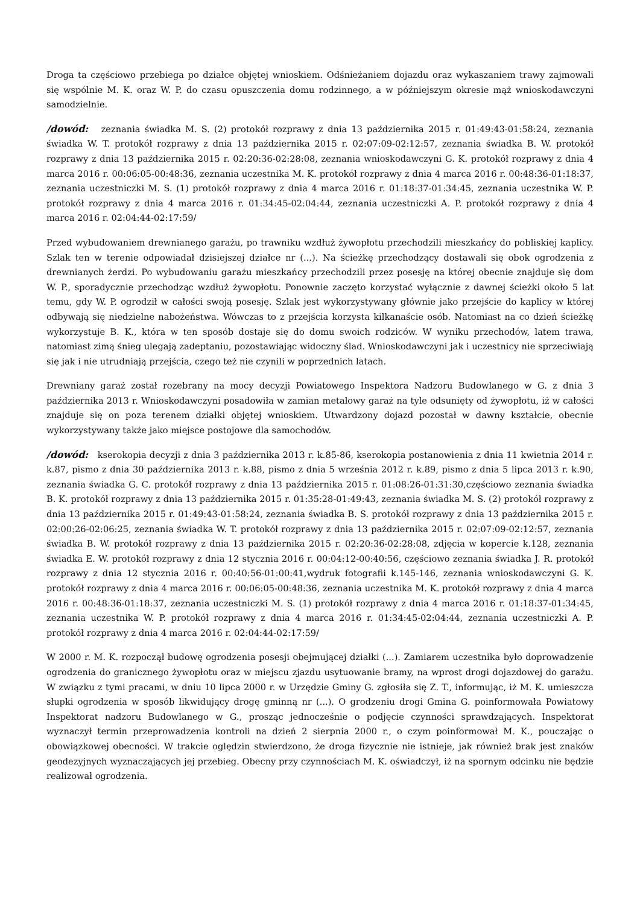Droga ta częściowo przebiega po działce objętej wnioskiem. Odśnieżaniem dojazdu oraz wykaszaniem trawy zajmowali się wspólnie M. K. oraz W. P. do czasu opuszczenia domu rodzinnego, a w późniejszym okresie mąż wnioskodawczyni samodzielnie.
/dowód: zeznania świadka M. S. (2) protokół rozprawy z dnia 13 października 2015 r. 01:49:43-01:58:24, zeznania świadka W. T. protokół rozprawy z dnia 13 października 2015 r. 02:07:09-02:12:57, zeznania świadka B. W. protokół rozprawy z dnia 13 października 2015 r. 02:20:36-02:28:08, zeznania wnioskodawczyni G. K. protokół rozprawy z dnia 4 marca 2016 r. 00:06:05-00:48:36, zeznania uczestnika M. K. protokół rozprawy z dnia 4 marca 2016 r. 00:48:36-01:18:37, zeznania uczestniczki M. S. (1) protokół rozprawy z dnia 4 marca 2016 r. 01:18:37-01:34:45, zeznania uczestnika W. P. protokół rozprawy z dnia 4 marca 2016 r. 01:34:45-02:04:44, zeznania uczestniczki A. P. protokół rozprawy z dnia 4 marca 2016 r. 02:04:44-02:17:59/
Przed wybudowaniem drewnianego garażu, po trawniku wzdłuż żywopłotu przechodzili mieszkańcy do pobliskiej kaplicy. Szlak ten w terenie odpowiadał dzisiejszej działce nr (...). Na ścieżkę przechodzący dostawali się obok ogrodzenia z drewnianych żerdzi. Po wybudowaniu garażu mieszkańcy przechodzili przez posesję na której obecnie znajduje się dom W. P., sporadycznie przechodząc wzdłuż żywopłotu. Ponownie zaczęto korzystać wyłącznie z dawnej ścieżki około 5 lat temu, gdy W. P. ogrodził w całości swoją posesję. Szlak jest wykorzystywany głównie jako przejście do kaplicy w której odbywają się niedzielne nabożeństwa. Wówczas to z przejścia korzysta kilkanaście osób. Natomiast na co dzień ścieżkę wykorzystuje B. K., która w ten sposób dostaje się do domu swoich rodziców. W wyniku przechodów, latem trawa, natomiast zimą śnieg ulegają zadeptaniu, pozostawiając widoczny ślad. Wnioskodawczyni jak i uczestnicy nie sprzeciwiają się jak i nie utrudniają przejścia, czego też nie czynili w poprzednich latach.
Drewniany garaż został rozebrany na mocy decyzji Powiatowego Inspektora Nadzoru Budowlanego w G. z dnia 3 października 2013 r. Wnioskodawczyni posadowiła w zamian metalowy garaż na tyle odsunięty od żywopłotu, iż w całości znajduje się on poza terenem działki objętej wnioskiem. Utwardzony dojazd pozostał w dawny kształcie, obecnie wykorzystywany także jako miejsce postojowe dla samochodów.
/dowód: kserokopia decyzji z dnia 3 października 2013 r. k.85-86, kserokopia postanowienia z dnia 11 kwietnia 2014 r. k.87, pismo z dnia 30 października 2013 r. k.88, pismo z dnia 5 września 2012 r. k.89, pismo z dnia 5 lipca 2013 r. k.90, zeznania świadka G. C. protokół rozprawy z dnia 13 października 2015 r. 01:08:26-01:31:30,częściowo zeznania świadka B. K. protokół rozprawy z dnia 13 października 2015 r. 01:35:28-01:49:43, zeznania świadka M. S. (2) protokół rozprawy z dnia 13 października 2015 r. 01:49:43-01:58:24, zeznania świadka B. S. protokół rozprawy z dnia 13 października 2015 r. 02:00:26-02:06:25, zeznania świadka W. T. protokół rozprawy z dnia 13 października 2015 r. 02:07:09-02:12:57, zeznania świadka B. W. protokół rozprawy z dnia 13 października 2015 r. 02:20:36-02:28:08, zdjęcia w kopercie k.128, zeznania świadka E. W. protokół rozprawy z dnia 12 stycznia 2016 r. 00:04:12-00:40:56, częściowo zeznania świadka J. R. protokół rozprawy z dnia 12 stycznia 2016 r. 00:40:56-01:00:41,wydruk fotografii k.145-146, zeznania wnioskodawczyni G. K. protokół rozprawy z dnia 4 marca 2016 r. 00:06:05-00:48:36, zeznania uczestnika M. K. protokół rozprawy z dnia 4 marca 2016 r. 00:48:36-01:18:37, zeznania uczestniczki M. S. (1) protokół rozprawy z dnia 4 marca 2016 r. 01:18:37-01:34:45, zeznania uczestnika W. P. protokół rozprawy z dnia 4 marca 2016 r. 01:34:45-02:04:44, zeznania uczestniczki A. P. protokół rozprawy z dnia 4 marca 2016 r. 02:04:44-02:17:59/
W 2000 r. M. K. rozpoczął budowę ogrodzenia posesji obejmującej działki (...). Zamiarem uczestnika było doprowadzenie ogrodzenia do granicznego żywopłotu oraz w miejscu zjazdu usytuowanie bramy, na wprost drogi dojazdowej do garażu. W związku z tymi pracami, w dniu 10 lipca 2000 r. w Urzędzie Gminy G. zgłosiła się Z. T., informując, iż M. K. umieszcza słupki ogrodzenia w sposób likwidujący drogę gminną nr (...). O grodzeniu drogi Gmina G. poinformowała Powiatowy Inspektorat nadzoru Budowlanego w G., prosząc jednocześnie o podjęcie czynności sprawdzających. Inspektorat wyznaczył termin przeprowadzenia kontroli na dzień 2 sierpnia 2000 r., o czym poinformował M. K., pouczając o obowiązkowej obecności. W trakcie oględzin stwierdzono, że droga fizycznie nie istnieje, jak również brak jest znaków geodezyjnych wyznaczających jej przebieg. Obecny przy czynnościach M. K. oświadczył, iż na spornym odcinku nie będzie realizował ogrodzenia.